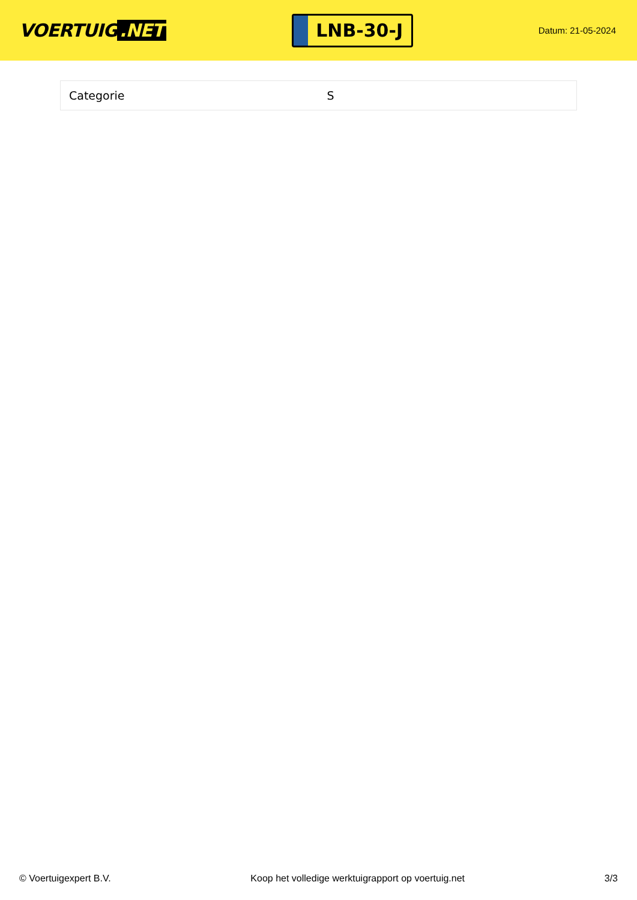VOERTUIG.NET
LNB-30-J
Datum: 21-05-2024
| Categorie | S |
© Voertuigexpert B.V. Koop het volledige werktuigrapport op voertuig.net 3/3